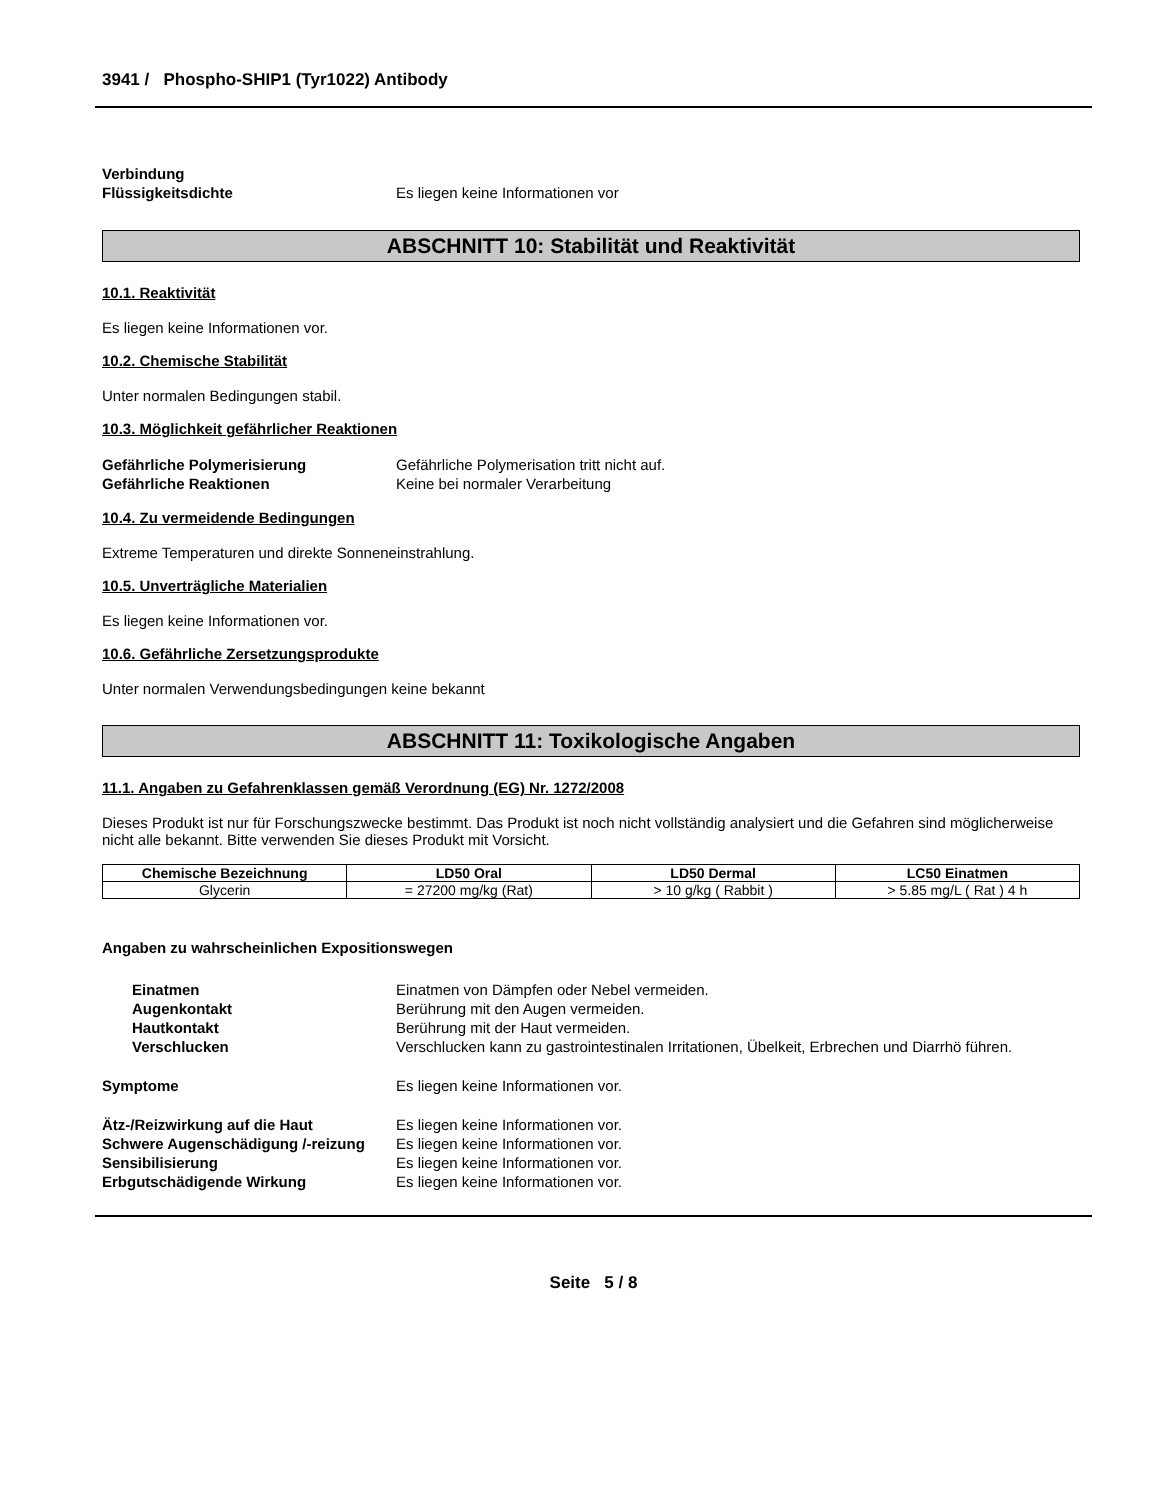3941 / Phospho-SHIP1 (Tyr1022) Antibody
Verbindung
Flüssigkeitsdichte
Es liegen keine Informationen vor
ABSCHNITT 10: Stabilität und Reaktivität
10.1. Reaktivität
Es liegen keine Informationen vor.
10.2. Chemische Stabilität
Unter normalen Bedingungen stabil.
10.3. Möglichkeit gefährlicher Reaktionen
Gefährliche Polymerisierung Gefährliche Polymerisation tritt nicht auf.
Gefährliche Reaktionen Keine bei normaler Verarbeitung
10.4. Zu vermeidende Bedingungen
Extreme Temperaturen und direkte Sonneneinstrahlung.
10.5. Unverträgliche Materialien
Es liegen keine Informationen vor.
10.6. Gefährliche Zersetzungsprodukte
Unter normalen Verwendungsbedingungen keine bekannt
ABSCHNITT 11: Toxikologische Angaben
11.1. Angaben zu Gefahrenklassen gemäß Verordnung (EG) Nr. 1272/2008
Dieses Produkt ist nur für Forschungszwecke bestimmt. Das Produkt ist noch nicht vollständig analysiert und die Gefahren sind möglicherweise nicht alle bekannt. Bitte verwenden Sie dieses Produkt mit Vorsicht.
| Chemische Bezeichnung | LD50 Oral | LD50 Dermal | LC50 Einatmen |
| --- | --- | --- | --- |
| Glycerin | = 27200 mg/kg (Rat) | > 10 g/kg ( Rabbit ) | > 5.85 mg/L ( Rat ) 4 h |
Angaben zu wahrscheinlichen Expositionswegen
Einatmen Einatmen von Dämpfen oder Nebel vermeiden.
Augenkontakt Berührung mit den Augen vermeiden.
Hautkontakt Berührung mit der Haut vermeiden.
Verschlucken Verschlucken kann zu gastrointestinalen Irritationen, Übelkeit, Erbrechen und Diarrhö führen.
Symptome Es liegen keine Informationen vor.
Ätz-/Reizwirkung auf die Haut Es liegen keine Informationen vor.
Schwere Augenschädigung /-reizung
Es liegen keine Informationen vor.
Sensibilisierung Es liegen keine Informationen vor.
Erbgutschädigende Wirkung Es liegen keine Informationen vor.
Seite 5 / 8